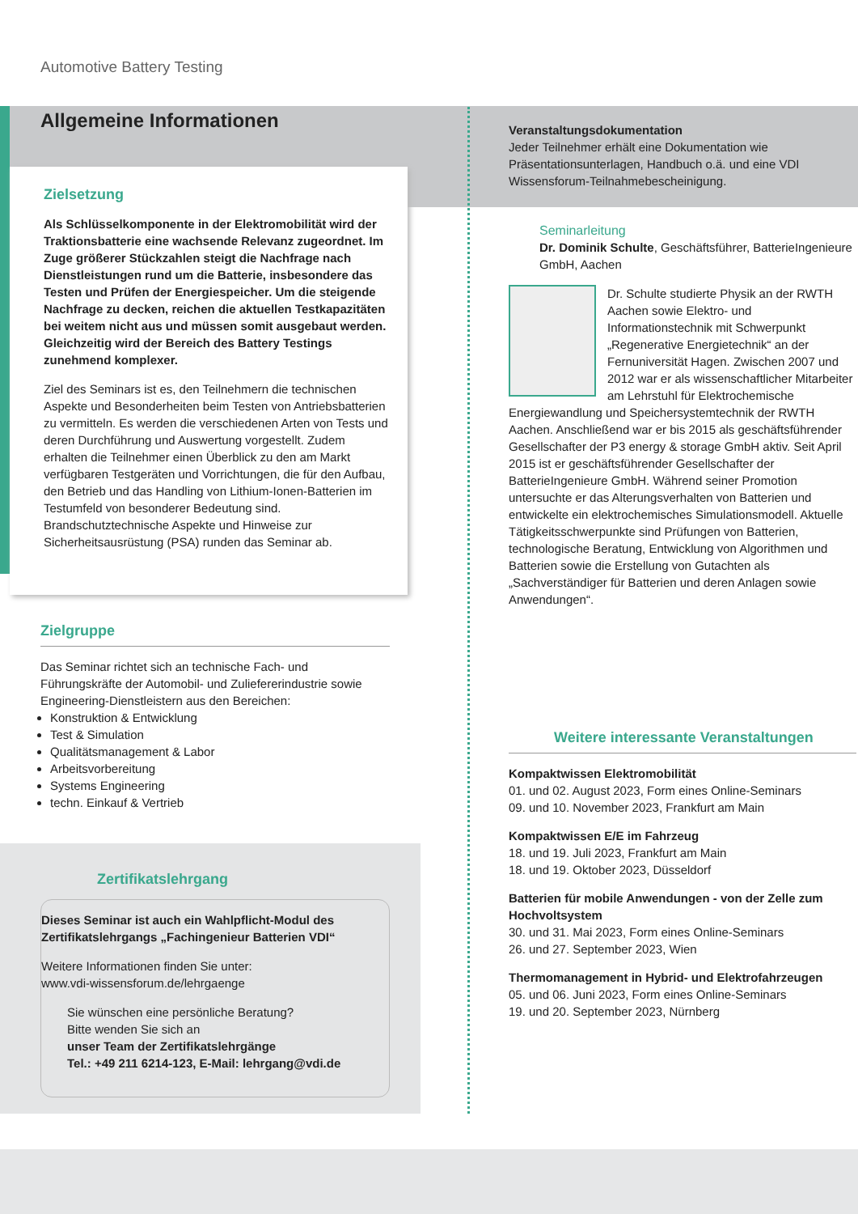Automotive Battery Testing
Allgemeine Informationen
Zielsetzung
Als Schlüsselkomponente in der Elektromobilität wird der Traktionsbatterie eine wachsende Relevanz zugeordnet. Im Zuge größerer Stückzahlen steigt die Nachfrage nach Dienstleistungen rund um die Batterie, insbesondere das Testen und Prüfen der Energiespeicher. Um die steigende Nachfrage zu decken, reichen die aktuellen Testkapazitäten bei weitem nicht aus und müssen somit ausgebaut werden. Gleichzeitig wird der Bereich des Battery Testings zunehmend komplexer.
Ziel des Seminars ist es, den Teilnehmern die technischen Aspekte und Besonderheiten beim Testen von Antriebsbatterien zu vermitteln. Es werden die verschiedenen Arten von Tests und deren Durchführung und Auswertung vorgestellt. Zudem erhalten die Teilnehmer einen Überblick zu den am Markt verfügbaren Testgeräten und Vorrichtungen, die für den Aufbau, den Betrieb und das Handling von Lithium-Ionen-Batterien im Testumfeld von besonderer Bedeutung sind.
Brandschutztechnische Aspekte und Hinweise zur Sicherheitsausrüstung (PSA) runden das Seminar ab.
Zielgruppe
Das Seminar richtet sich an technische Fach- und Führungskräfte der Automobil- und Zuliefererindustrie sowie Engineering-Dienstleistern aus den Bereichen:
Konstruktion & Entwicklung
Test & Simulation
Qualitätsmanagement & Labor
Arbeitsvorbereitung
Systems Engineering
techn. Einkauf & Vertrieb
Zertifikatslehrgang
Dieses Seminar ist auch ein Wahlpflicht-Modul des Zertifikatslehrgangs „Fachingenieur Batterien VDI“
Weitere Informationen finden Sie unter:
www.vdi-wissensforum.de/lehrgaenge
Sie wünschen eine persönliche Beratung?
Bitte wenden Sie sich an
unser Team der Zertifikatslehrgänge
Tel.: +49 211 6214-123, E-Mail: lehrgang@vdi.de
Veranstaltungsdokumentation
Jeder Teilnehmer erhält eine Dokumentation wie Präsentationsunterlagen, Handbuch o.ä. und eine VDI Wissensforum-Teilnahmebescheinigung.
Seminarleitung
Dr. Dominik Schulte, Geschäftsführer, BatterieIngenieure GmbH, Aachen
Dr. Schulte studierte Physik an der RWTH Aachen sowie Elektro- und Informationstechnik mit Schwerpunkt „Regenerative Energietechnik“ an der Fernuniversität Hagen. Zwischen 2007 und 2012 war er als wissenschaftlicher Mitarbeiter am Lehrstuhl für Elektrochemische Energiewandlung und Speichersystemtechnik der RWTH Aachen. Anschließend war er bis 2015 als geschäftsführender Gesellschafter der P3 energy & storage GmbH aktiv. Seit April 2015 ist er geschäftsführender Gesellschafter der BatterieIngenieure GmbH. Während seiner Promotion untersuchte er das Alterungsverhalten von Batterien und entwickelte ein elektrochemisches Simulationsmodell. Aktuelle Tätigkeitsschwerpunkte sind Prüfungen von Batterien, technologische Beratung, Entwicklung von Algorithmen und Batterien sowie die Erstellung von Gutachten als „Sachverständiger für Batterien und deren Anlagen sowie Anwendungen“.
Weitere interessante Veranstaltungen
Kompaktwissen Elektromobilität
01. und 02. August 2023, Form eines Online-Seminars
09. und 10. November 2023, Frankfurt am Main
Kompaktwissen E/E im Fahrzeug
18. und 19. Juli 2023, Frankfurt am Main
18. und 19. Oktober 2023, Düsseldorf
Batterien für mobile Anwendungen - von der Zelle zum Hochvoltsystem
30. und 31. Mai 2023, Form eines Online-Seminars
26. und 27. September 2023, Wien
Thermomanagement in Hybrid- und Elektrofahrzeugen
05. und 06. Juni 2023, Form eines Online-Seminars
19. und 20. September 2023, Nürnberg